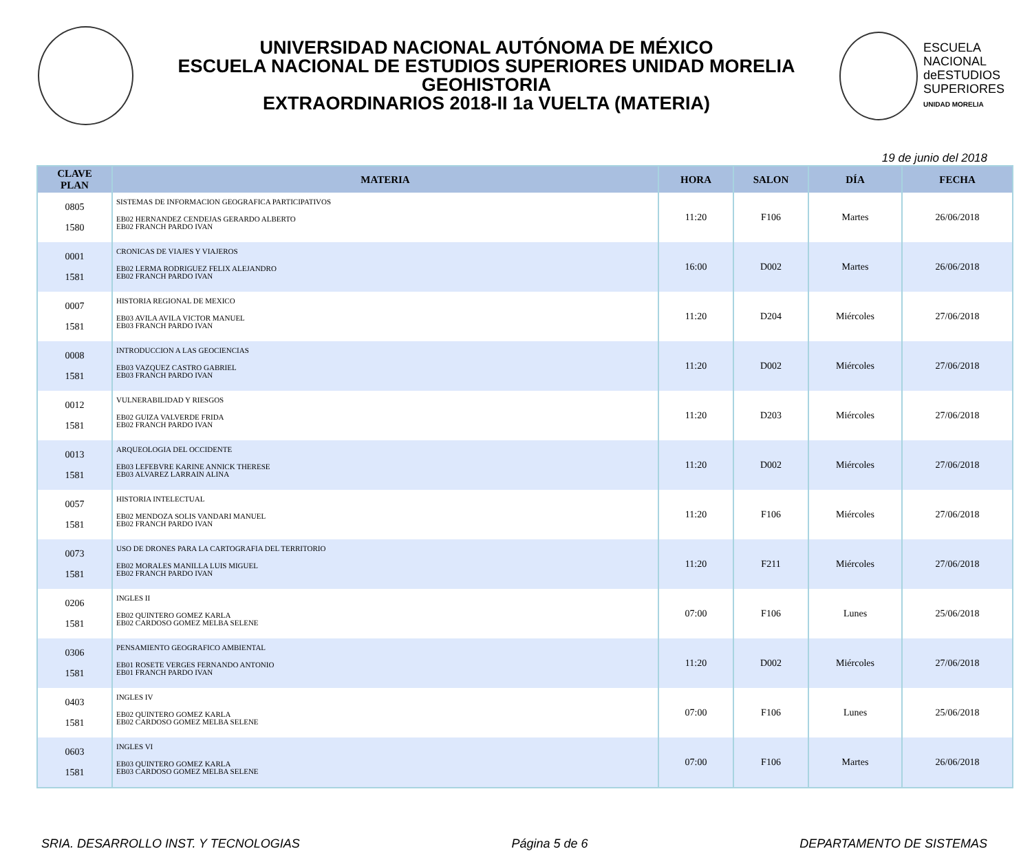UNIVERSIDAD NACIONAL AUTÓNOMA DE MÉXICO
ESCUELA NACIONAL DE ESTUDIOS SUPERIORES UNIDAD MORELIA
GEOHISTORIA
EXTRAORDINARIOS 2018-II 1a VUELTA (MATERIA)
ESCUELA
NACIONAL
deESTUDIOS
SUPERIORES
UNIDAD MORELIA
19 de junio del 2018
| CLAVE PLAN | MATERIA | HORA | SALON | DÍA | FECHA |
| --- | --- | --- | --- | --- | --- |
| 0805 1580 | SISTEMAS DE INFORMACION GEOGRAFICA PARTICIPATIVOS EB02 HERNANDEZ CENDEJAS GERARDO ALBERTO EB02 FRANCH PARDO IVAN | 11:20 | F106 | Martes | 26/06/2018 |
| 0001 1581 | CRONICAS DE VIAJES Y VIAJEROS EB02 LERMA RODRIGUEZ FELIX ALEJANDRO EB02 FRANCH PARDO IVAN | 16:00 | D002 | Martes | 26/06/2018 |
| 0007 1581 | HISTORIA REGIONAL DE MEXICO EB03 AVILA AVILA VICTOR MANUEL EB03 FRANCH PARDO IVAN | 11:20 | D204 | Miércoles | 27/06/2018 |
| 0008 1581 | INTRODUCCION A LAS GEOCIENCIAS EB03 VAZQUEZ CASTRO GABRIEL EB03 FRANCH PARDO IVAN | 11:20 | D002 | Miércoles | 27/06/2018 |
| 0012 1581 | VULNERABILIDAD Y RIESGOS EB02 GUIZA VALVERDE FRIDA EB02 FRANCH PARDO IVAN | 11:20 | D203 | Miércoles | 27/06/2018 |
| 0013 1581 | ARQUEOLOGIA DEL OCCIDENTE EB03 LEFEBVRE KARINE ANNICK THERESE EB03 ALVAREZ LARRAIN ALINA | 11:20 | D002 | Miércoles | 27/06/2018 |
| 0057 1581 | HISTORIA INTELECTUAL EB02 MENDOZA SOLIS VANDARI MANUEL EB02 FRANCH PARDO IVAN | 11:20 | F106 | Miércoles | 27/06/2018 |
| 0073 1581 | USO DE DRONES PARA LA CARTOGRAFIA DEL TERRITORIO EB02 MORALES MANILLA LUIS MIGUEL EB02 FRANCH PARDO IVAN | 11:20 | F211 | Miércoles | 27/06/2018 |
| 0206 1581 | INGLES II EB02 QUINTERO GOMEZ KARLA EB02 CARDOSO GOMEZ MELBA SELENE | 07:00 | F106 | Lunes | 25/06/2018 |
| 0306 1581 | PENSAMIENTO GEOGRAFICO AMBIENTAL EB01 ROSETE VERGES FERNANDO ANTONIO EB01 FRANCH PARDO IVAN | 11:20 | D002 | Miércoles | 27/06/2018 |
| 0403 1581 | INGLES IV EB02 QUINTERO GOMEZ KARLA EB02 CARDOSO GOMEZ MELBA SELENE | 07:00 | F106 | Lunes | 25/06/2018 |
| 0603 1581 | INGLES VI EB03 QUINTERO GOMEZ KARLA EB03 CARDOSO GOMEZ MELBA SELENE | 07:00 | F106 | Martes | 26/06/2018 |
SRIA. DESARROLLO INST. Y TECNOLOGIAS Página 5 de 6 DEPARTAMENTO DE SISTEMAS